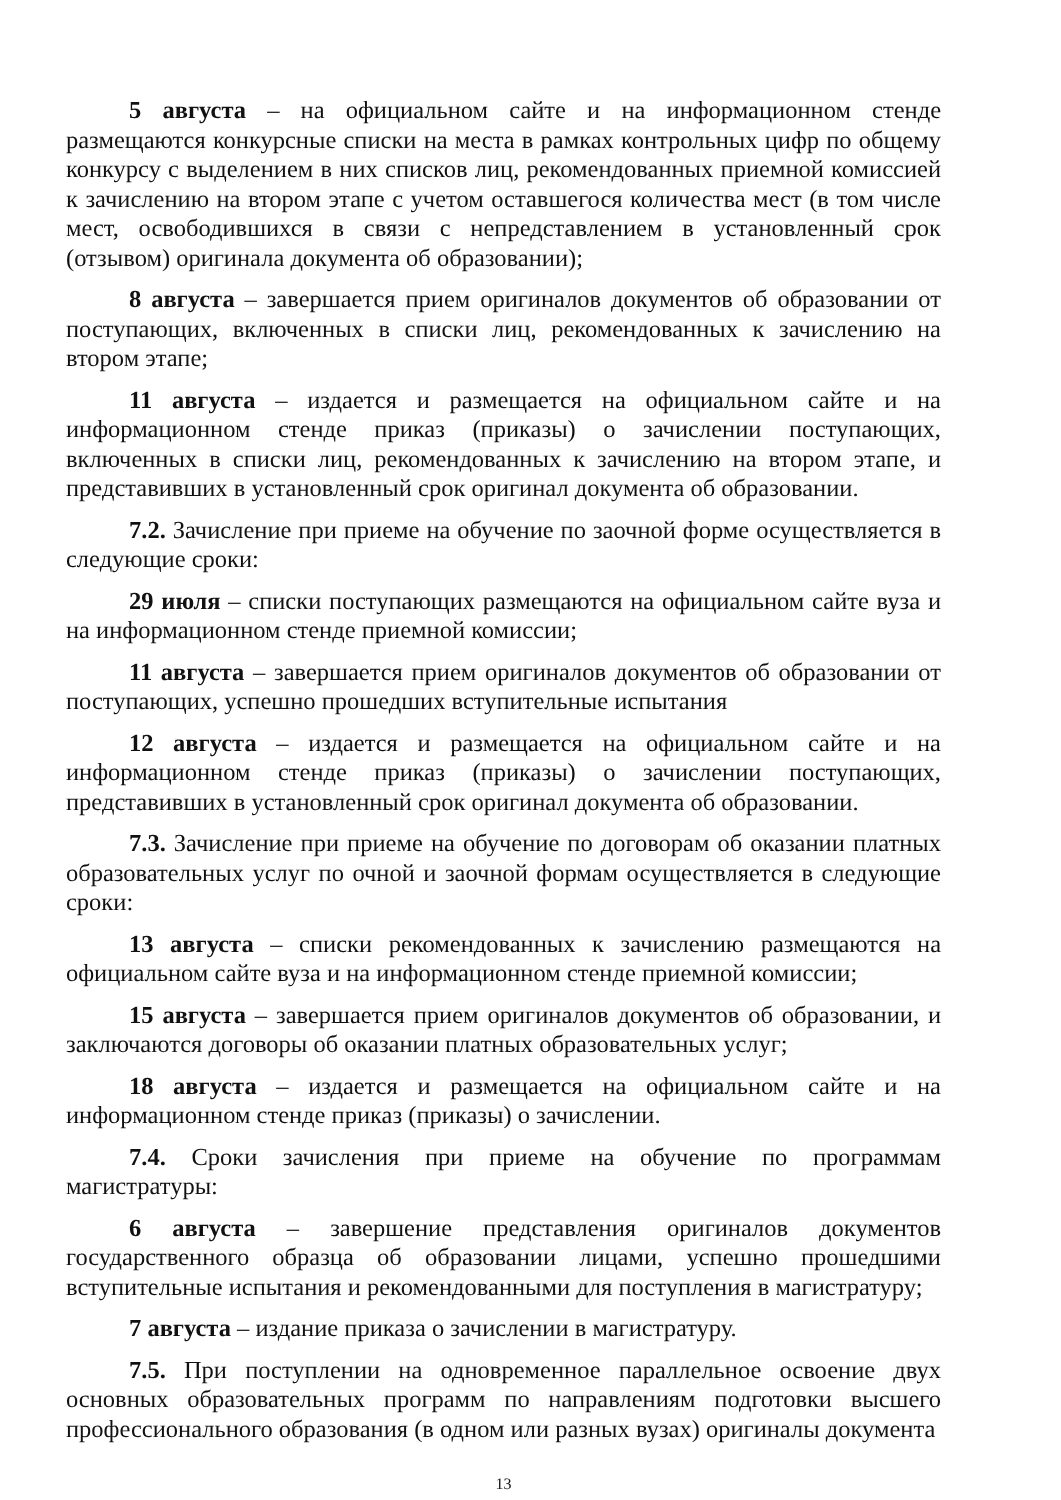5 августа – на официальном сайте и на информационном стенде размещаются конкурсные списки на места в рамках контрольных цифр по общему конкурсу с выделением в них списков лиц, рекомендованных приемной комиссией к зачислению на втором этапе с учетом оставшегося количества мест (в том числе мест, освободившихся в связи с непредставлением в установленный срок (отзывом) оригинала документа об образовании);
8 августа – завершается прием оригиналов документов об образовании от поступающих, включенных в списки лиц, рекомендованных к зачислению на втором этапе;
11 августа – издается и размещается на официальном сайте и на информационном стенде приказ (приказы) о зачислении поступающих, включенных в списки лиц, рекомендованных к зачислению на втором этапе, и представивших в установленный срок оригинал документа об образовании.
7.2. Зачисление при приеме на обучение по заочной форме осуществляется в следующие сроки:
29 июля – списки поступающих размещаются на официальном сайте вуза и на информационном стенде приемной комиссии;
11 августа – завершается прием оригиналов документов об образовании от поступающих, успешно прошедших вступительные испытания
12 августа – издается и размещается на официальном сайте и на информационном стенде приказ (приказы) о зачислении поступающих, представивших в установленный срок оригинал документа об образовании.
7.3. Зачисление при приеме на обучение по договорам об оказании платных образовательных услуг по очной и заочной формам осуществляется в следующие сроки:
13 августа – списки рекомендованных к зачислению размещаются на официальном сайте вуза и на информационном стенде приемной комиссии;
15 августа – завершается прием оригиналов документов об образовании, и заключаются договоры об оказании платных образовательных услуг;
18 августа – издается и размещается на официальном сайте и на информационном стенде приказ (приказы) о зачислении.
7.4. Сроки зачисления при приеме на обучение по программам магистратуры:
6 августа – завершение представления оригиналов документов государственного образца об образовании лицами, успешно прошедшими вступительные испытания и рекомендованными для поступления в магистратуру;
7 августа – издание приказа о зачислении в магистратуру.
7.5. При поступлении на одновременное параллельное освоение двух основных образовательных программ по направлениям подготовки высшего профессионального образования (в одном или разных вузах) оригиналы документа
13